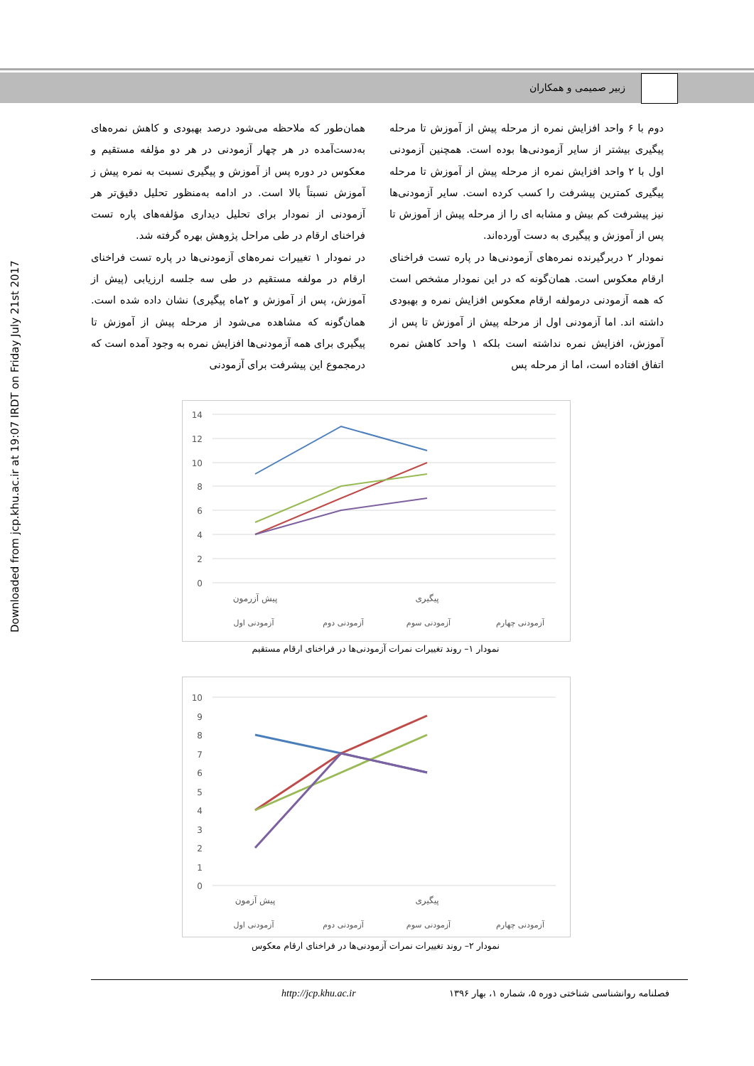زبیر صمیمی و همکاران
Downloaded from jcp.khu.ac.ir at 19:07 IRDT on Friday July 21st 2017
همان‌طور که ملاحظه می‌شود درصد بهبودی و کاهش نمره‌های به‌دست‌آمده در هر چهار آزمودنی در هر دو مؤلفه مستقیم و معکوس در دوره پس از آموزش و پیگیری نسبت به نمره پیش ز آموزش نسبتاً بالا است. در ادامه به‌منظور تحلیل دقیق‌تر هر آزمودنی از نمودار برای تحلیل دیداری مؤلفه‌های پاره تست فراخنای ارقام در طی مراحل پژوهش بهره گرفته شد.
در نمودار ۱ تغییرات نمره‌های آزمودنی‌ها در پاره تست فراخنای ارقام در مولفه مستقیم در طی سه جلسه ارزیابی (پیش از آموزش، پس از آموزش و ۲ماه پیگیری) نشان داده شده است. همان‌گونه که مشاهده می‌شود از مرحله پیش از آموزش تا پیگیری برای همه آزمودنی‌ها افزایش نمره به وجود آمده است که درمجموع این پیشرفت برای آزمودنی
دوم با ۶ واحد افزایش نمره از مرحله پیش از آموزش تا مرحله پیگیری بیشتر از سایر آزمودنی‌ها بوده است. همچنین آزمودنی اول با ۲ واحد افزایش نمره از مرحله پیش از آموزش تا مرحله پیگیری کمترین پیشرفت را کسب کرده است. سایر آزمودنی‌ها نیز پیشرفت کم بیش و مشابه ای را از مرحله پیش از آموزش تا پس از آموزش و پیگیری به دست آورده‌اند.
نمودار ۲ دربرگیرنده نمره‌های آزمودنی‌ها در پاره تست فراخنای ارقام معکوس است. همان‌گونه که در این نمودار مشخص است که همه آزمودنی درمولفه ارقام معکوس افزایش نمره و بهبودی داشته اند. اما آزمودنی اول از مرحله پیش از آموزش تا پس از آموزش، افزایش نمره نداشته است بلکه ۱ واحد کاهش نمره اتفاق افتاده است، اما از مرحله پس
14
12
10
8
6
4
2
0
پیش آزرمون
پیگیری
آزمودنی اول
آزمودنی دوم
آزمودنی سوم
آزمودنی چهارم
نمودار ۱– روند تغییرات نمرات آزمودنی‌ها در فراخنای ارقام مستقیم
10
9
8
7
6
5
4
3
2
1
0
پیش آزمون
پیگیری
آزمودنی اول
آزمودنی دوم
آزمودنی سوم
آزمودنی چهارم
نمودار ۲– روند تغییرات نمرات آزمودنی‌ها در فراخنای ارقام معکوس
فصلنامه روانشناسی شناختی دوره ۵، شماره ۱، بهار ۱۳۹۶
http://jcp.khu.ac.ir